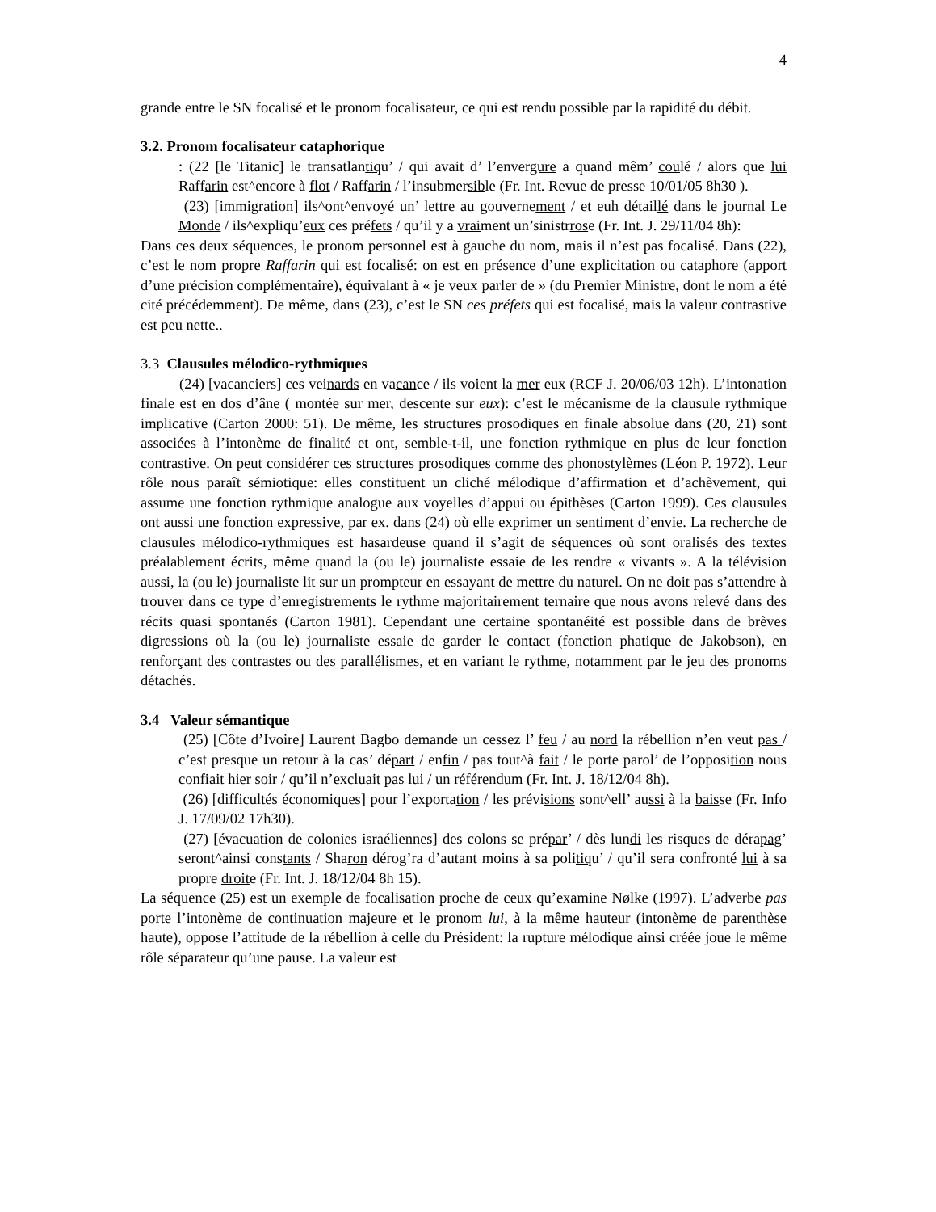4
grande entre le SN focalisé et le pronom focalisateur, ce qui est rendu possible par la rapidité du débit.
3.2. Pronom focalisateur cataphorique
: (22 [le Titanic] le transatlantiqu’ / qui avait d’ l’envergure a quand mêm’ coulé / alors que lui Raffarin est^encore à flot / Raffarin / l’insubmersible (Fr. Int. Revue de presse 10/01/05 8h30 ).
(23) [immigration] ils^ont^envoyé un’ lettre au gouvernement / et euh détaillé dans le journal Le Monde / ils^expliqu’eux ces préfets / qu’il y a vraiment un’sinistrrose (Fr. Int. J. 29/11/04 8h):
Dans ces deux séquences, le pronom personnel est à gauche du nom, mais il n’est pas focalisé. Dans (22), c’est le nom propre Raffarin qui est focalisé: on est en présence d’une explicitation ou cataphore (apport d’une précision complémentaire), équivalant à « je veux parler de » (du Premier Ministre, dont le nom a été cité précédemment). De même, dans (23), c’est le SN ces préfets qui est focalisé, mais la valeur contrastive est peu nette..
3.3 Clausules mélodico-rythmiques
(24) [vacanciers] ces veinards en vacance / ils voient la mer eux (RCF J. 20/06/03 12h). L’intonation finale est en dos d’âne ( montée sur mer, descente sur eux): c’est le mécanisme de la clausule rythmique implicative (Carton 2000: 51). De même, les structures prosodiques en finale absolue dans (20, 21) sont associées à l’intonème de finalité et ont, semble-t-il, une fonction rythmique en plus de leur fonction contrastive. On peut considérer ces structures prosodiques comme des phonostylèmes (Léon P. 1972). Leur rôle nous paraît sémiotique: elles constituent un cliché mélodique d’affirmation et d’achèvement, qui assume une fonction rythmique analogue aux voyelles d’appui ou épithèses (Carton 1999). Ces clausules ont aussi une fonction expressive, par ex. dans (24) où elle exprimer un sentiment d’envie. La recherche de clausules mélodico-rythmiques est hasardeuse quand il s’agit de séquences où sont oralisés des textes préalablement écrits, même quand la (ou le) journaliste essaie de les rendre « vivants ». A la télévision aussi, la (ou le) journaliste lit sur un prompteur en essayant de mettre du naturel. On ne doit pas s’attendre à trouver dans ce type d’enregistrements le rythme majoritairement ternaire que nous avons relevé dans des récits quasi spontanés (Carton 1981). Cependant une certaine spontanéité est possible dans de brèves digressions où la (ou le) journaliste essaie de garder le contact (fonction phatique de Jakobson), en renforçant des contrastes ou des parallélismes, et en variant le rythme, notamment par le jeu des pronoms détachés.
3.4 Valeur sémantique
(25) [Côte d’Ivoire] Laurent Bagbo demande un cessez l’ feu / au nord la rébellion n’en veut pas / c’est presque un retour à la cas’ départ / enfin / pas tout^à fait / le porte parol’ de l’opposition nous confiait hier soir / qu’il n’excluait pas lui / un référendum (Fr. Int. J. 18/12/04 8h).
(26) [difficultés économiques] pour l’exportation / les prévisions sont^ell’ aussi à la baisse (Fr. Info J. 17/09/02 17h30).
(27) [évacuation de colonies israéliennes] des colons se prépar’ / dès lundi les risques de dérapag’ seront^ainsi constants / Sharon dérog’ra d’autant moins à sa politiqu’ / qu’il sera confronté lui à sa propre droite (Fr. Int. J. 18/12/04 8h 15).
La séquence (25) est un exemple de focalisation proche de ceux qu’examine Nølke (1997). L’adverbe pas porte l’intonème de continuation majeure et le pronom lui, à la même hauteur (intonème de parenthèse haute), oppose l’attitude de la rébellion à celle du Président: la rupture mélodique ainsi créée joue le même rôle séparateur qu’une pause. La valeur est